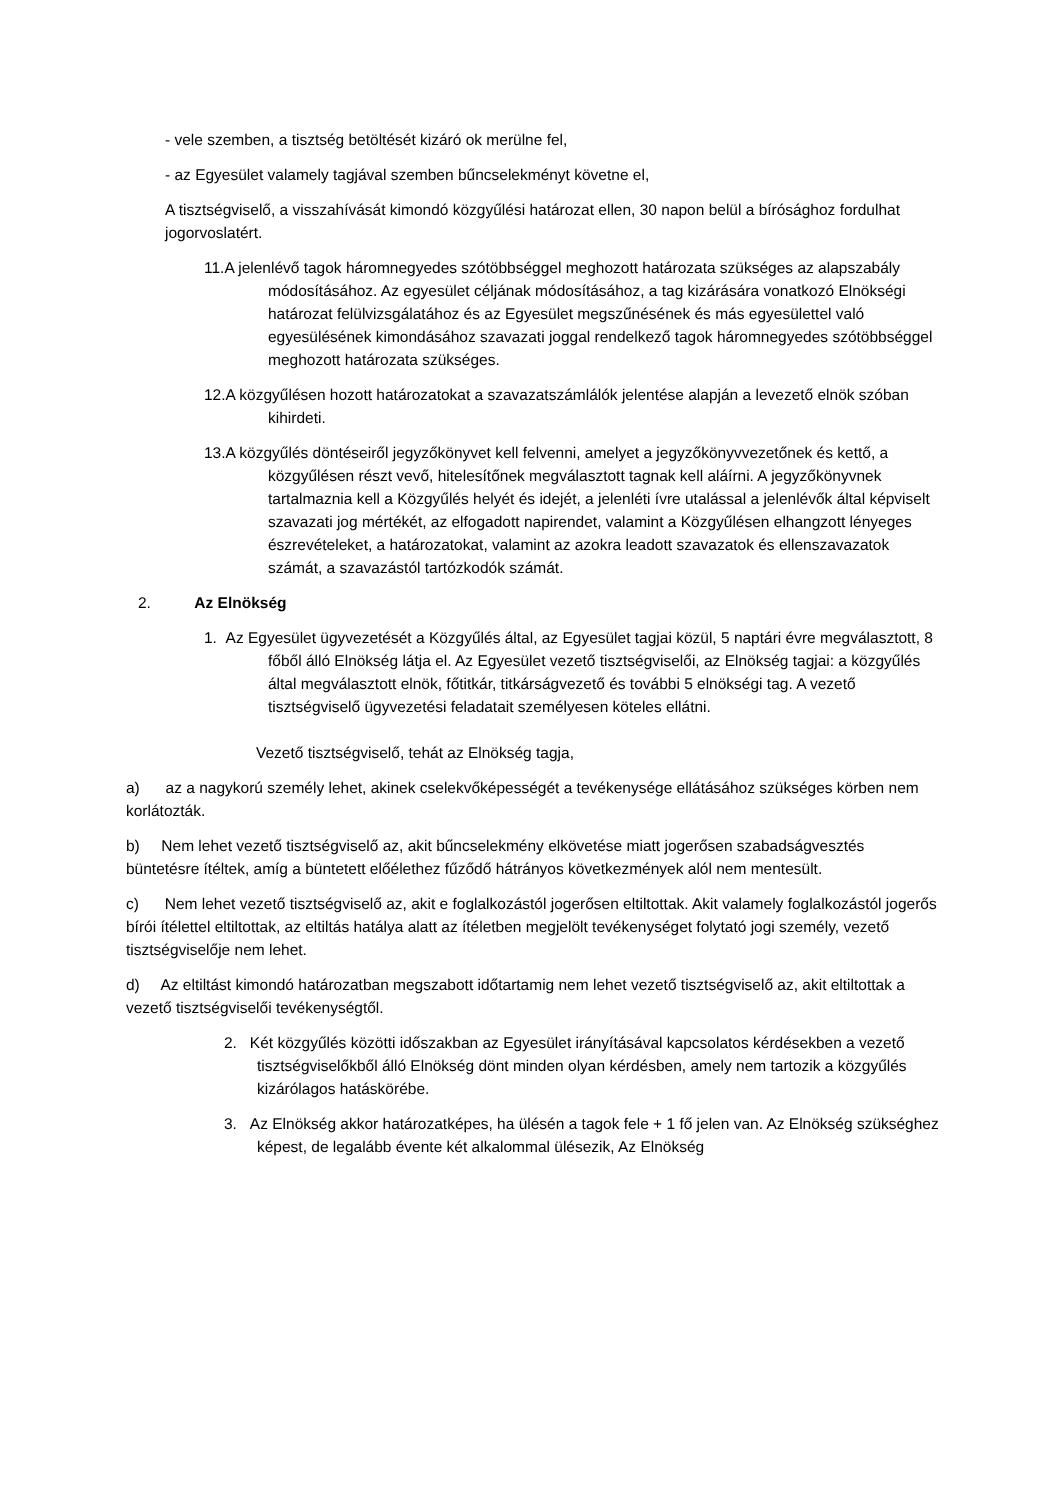- vele szemben, a tisztség betöltését kizáró ok merülne fel,
- az Egyesület valamely tagjával szemben bűncselekményt követne el,
A tisztségviselő, a visszahívását kimondó közgyűlési határozat ellen, 30 napon belül a bírósághoz fordulhat jogorvoslatért.
11.A jelenlévő tagok háromnegyedes szótöbbséggel meghozott határozata szükséges az alapszabály módosításához. Az egyesület céljának módosításához, a tag kizárására vonatkozó Elnökségi határozat felülvizsgálatához és az Egyesület megszűnésének és más egyesülettel való egyesülésének kimondásához szavazati joggal rendelkező tagok háromnegyedes szótöbbséggel meghozott határozata szükséges.
12.A közgyűlésen hozott határozatokat a szavazatszámlálók jelentése alapján a levezető elnök szóban kihirdeti.
13.A közgyűlés döntéseiről jegyzőkönyvet kell felvenni, amelyet a jegyzőkönyvvezetőnek és kettő, a közgyűlésen részt vevő, hitelesítőnek megválasztott tagnak kell aláírni. A jegyzőkönyvnek tartalmaznia kell a Közgyűlés helyét és idejét, a jelenléti ívre utalással a jelenlévők által képviselt szavazati jog mértékét, az elfogadott napirendet, valamint a Közgyűlésen elhangzott lényeges észrevételeket, a határozatokat, valamint az azokra leadott szavazatok és ellenszavazatok számát, a szavazástól tartózkodók számát.
2. Az Elnökség
1. Az Egyesület ügyvezetését a Közgyűlés által, az Egyesület tagjai közül, 5 naptári évre megválasztott, 8 főből álló Elnökség látja el. Az Egyesület vezető tisztségviselői, az Elnökség tagjai: a közgyűlés által megválasztott elnök, főtitkár, titkárságvezető és további 5 elnökségi tag. A vezető tisztségviselő ügyvezetési feladatait személyesen köteles ellátni.
Vezető tisztségviselő, tehát az Elnökség tagja,
a) az a nagykorú személy lehet, akinek cselekvőképességét a tevékenysége ellátásához szükséges körben nem korlátozták.
b) Nem lehet vezető tisztségviselő az, akit bűncselekmény elkövetése miatt jogerősen szabadságvesztés büntetésre ítéltek, amíg a büntetett előélethez fűződő hátrányos következmények alól nem mentesült.
c) Nem lehet vezető tisztségviselő az, akit e foglalkozástól jogerősen eltiltottak. Akit valamely foglalkozástól jogerős bírói ítélettel eltiltottak, az eltiltás hatálya alatt az ítéletben megjelölt tevékenységet folytató jogi személy, vezető tisztségviselője nem lehet.
d) Az eltiltást kimondó határozatban megszabott időtartamig nem lehet vezető tisztségviselő az, akit eltiltottak a vezető tisztségviselői tevékenységtől.
2. Két közgyűlés közötti időszakban az Egyesület irányításával kapcsolatos kérdésekben a vezető tisztségviselőkből álló Elnökség dönt minden olyan kérdésben, amely nem tartozik a közgyűlés kizárólagos hatáskörébe.
3. Az Elnökség akkor határozatképes, ha ülésén a tagok fele + 1 fő jelen van. Az Elnökség szükséghez képest, de legalább évente két alkalommal ülésezik, Az Elnökség